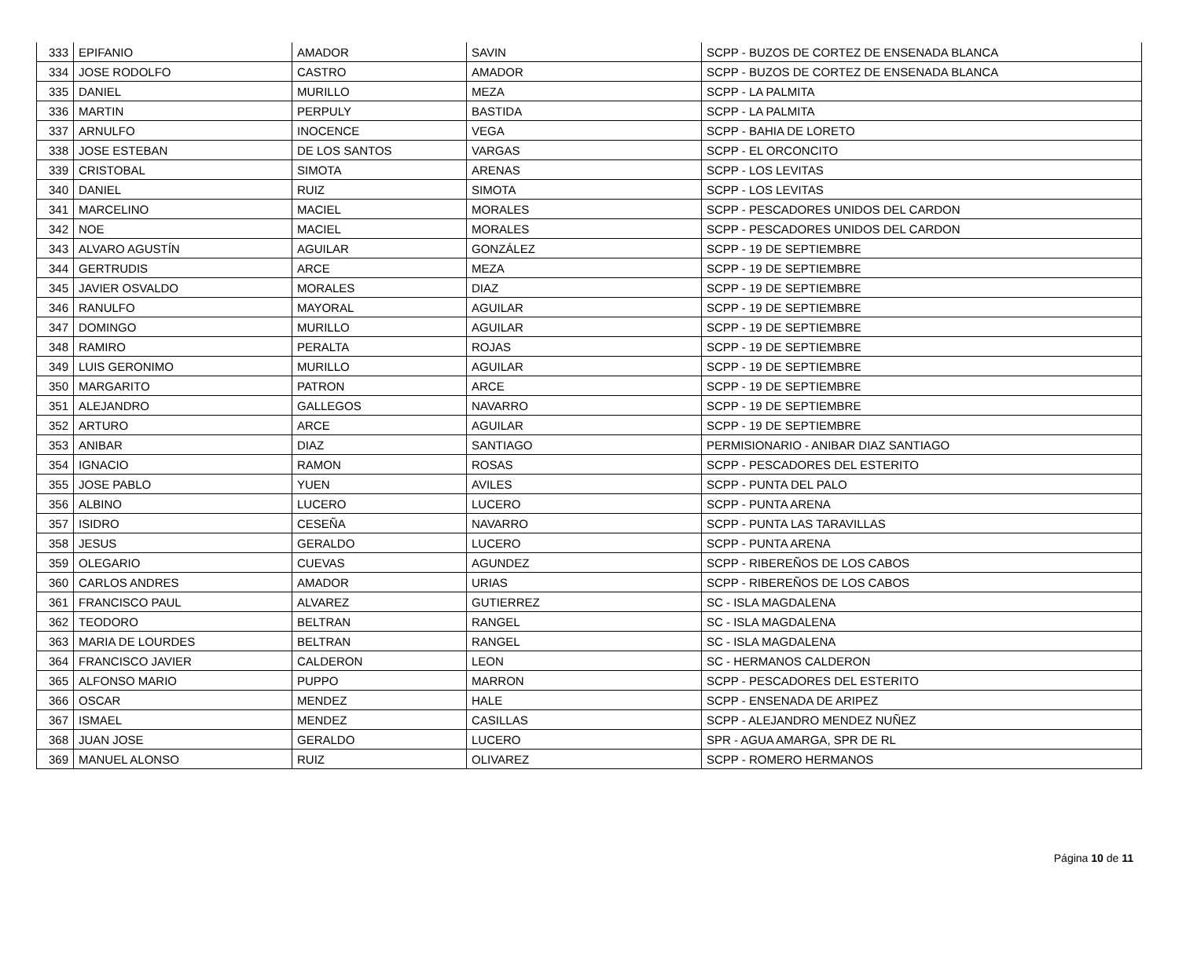| 333 | EPIFANIO | AMADOR | SAVIN | SCPP - BUZOS DE CORTEZ DE ENSENADA BLANCA |
| 334 | JOSE RODOLFO | CASTRO | AMADOR | SCPP - BUZOS DE CORTEZ DE ENSENADA BLANCA |
| 335 | DANIEL | MURILLO | MEZA | SCPP - LA PALMITA |
| 336 | MARTIN | PERPULY | BASTIDA | SCPP - LA PALMITA |
| 337 | ARNULFO | INOCENCE | VEGA | SCPP - BAHIA DE LORETO |
| 338 | JOSE ESTEBAN | DE LOS SANTOS | VARGAS | SCPP - EL ORCONCITO |
| 339 | CRISTOBAL | SIMOTA | ARENAS | SCPP - LOS LEVITAS |
| 340 | DANIEL | RUIZ | SIMOTA | SCPP - LOS LEVITAS |
| 341 | MARCELINO | MACIEL | MORALES | SCPP - PESCADORES UNIDOS DEL CARDON |
| 342 | NOE | MACIEL | MORALES | SCPP - PESCADORES UNIDOS DEL CARDON |
| 343 | ALVARO AGUSTÍN | AGUILAR | GONZÁLEZ | SCPP - 19 DE SEPTIEMBRE |
| 344 | GERTRUDIS | ARCE | MEZA | SCPP - 19 DE SEPTIEMBRE |
| 345 | JAVIER OSVALDO | MORALES | DIAZ | SCPP - 19 DE SEPTIEMBRE |
| 346 | RANULFO | MAYORAL | AGUILAR | SCPP - 19 DE SEPTIEMBRE |
| 347 | DOMINGO | MURILLO | AGUILAR | SCPP - 19 DE SEPTIEMBRE |
| 348 | RAMIRO | PERALTA | ROJAS | SCPP - 19 DE SEPTIEMBRE |
| 349 | LUIS GERONIMO | MURILLO | AGUILAR | SCPP - 19 DE SEPTIEMBRE |
| 350 | MARGARITO | PATRON | ARCE | SCPP - 19 DE SEPTIEMBRE |
| 351 | ALEJANDRO | GALLEGOS | NAVARRO | SCPP - 19 DE SEPTIEMBRE |
| 352 | ARTURO | ARCE | AGUILAR | SCPP - 19 DE SEPTIEMBRE |
| 353 | ANIBAR | DIAZ | SANTIAGO | PERMISIONARIO - ANIBAR DIAZ SANTIAGO |
| 354 | IGNACIO | RAMON | ROSAS | SCPP - PESCADORES DEL ESTERITO |
| 355 | JOSE PABLO | YUEN | AVILES | SCPP - PUNTA DEL PALO |
| 356 | ALBINO | LUCERO | LUCERO | SCPP - PUNTA ARENA |
| 357 | ISIDRO | CESEÑA | NAVARRO | SCPP - PUNTA LAS TARAVILLAS |
| 358 | JESUS | GERALDO | LUCERO | SCPP - PUNTA ARENA |
| 359 | OLEGARIO | CUEVAS | AGUNDEZ | SCPP - RIBEREÑOS DE LOS CABOS |
| 360 | CARLOS ANDRES | AMADOR | URIAS | SCPP - RIBEREÑOS DE LOS CABOS |
| 361 | FRANCISCO PAUL | ALVAREZ | GUTIERREZ | SC - ISLA MAGDALENA |
| 362 | TEODORO | BELTRAN | RANGEL | SC - ISLA MAGDALENA |
| 363 | MARIA DE LOURDES | BELTRAN | RANGEL | SC - ISLA MAGDALENA |
| 364 | FRANCISCO JAVIER | CALDERON | LEON | SC - HERMANOS CALDERON |
| 365 | ALFONSO MARIO | PUPPO | MARRON | SCPP - PESCADORES DEL ESTERITO |
| 366 | OSCAR | MENDEZ | HALE | SCPP - ENSENADA DE ARIPEZ |
| 367 | ISMAEL | MENDEZ | CASILLAS | SCPP - ALEJANDRO MENDEZ NUÑEZ |
| 368 | JUAN JOSE | GERALDO | LUCERO | SPR - AGUA AMARGA, SPR DE RL |
| 369 | MANUEL ALONSO | RUIZ | OLIVAREZ | SCPP - ROMERO HERMANOS |
Página 10 de 11